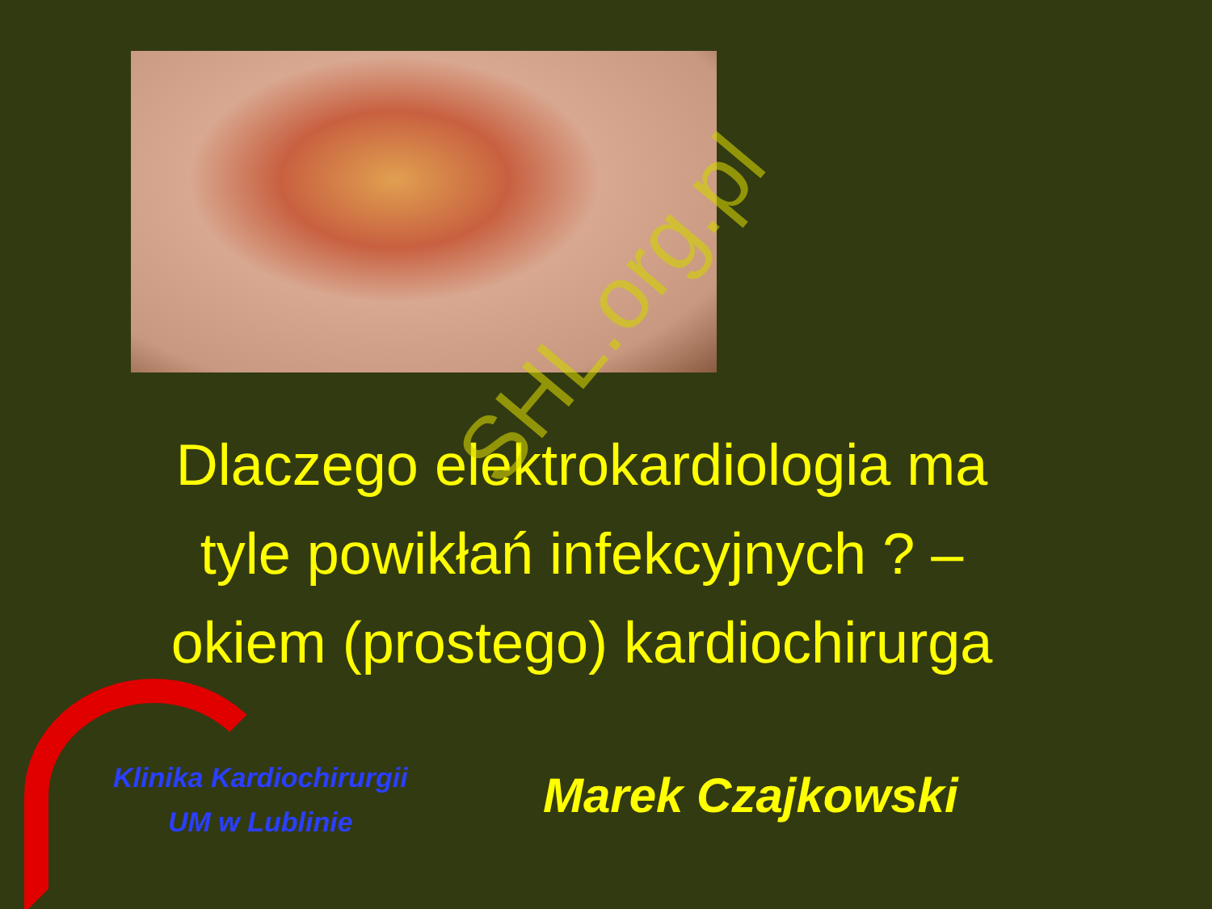Dlaczego elektrokardiologia ma
tyle powikłań infekcyjnych ? –
okiem (prostego) kardiochirurga
Klinika Kardiochirurgii
UM w Lublinie
Marek Czajkowski
SHL.org.pl